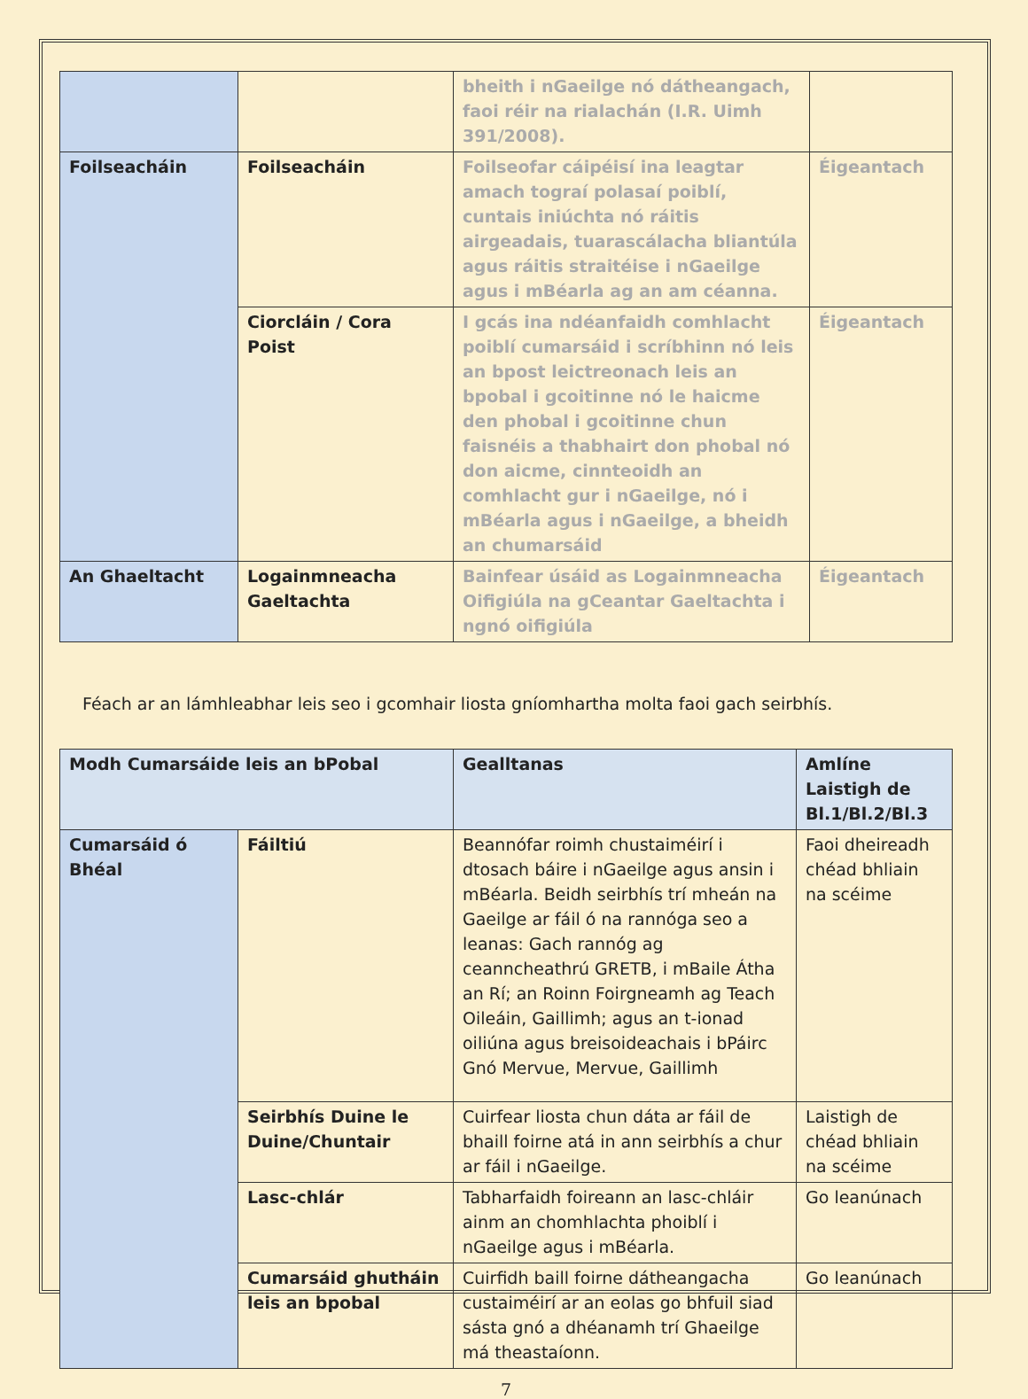| | | bheith i nGaeilge nó dátheangach, faoi réir na rialachán (I.R. Uimh 391/2008). | |
| Foilseacháin | Foilseacháin | Foilseofar cáipéisí ina leagtar amach tograí polasaí poiblí, cuntais iniúchta nó ráitis airgeadais, tuarascálacha bliantúla agus ráitis straitéise i nGaeilge agus i mBéarla ag an am céanna. | Éigeantach |
| | Ciorcláin / Cora Poist | I gcás ina ndéanfaidh comhlacht poiblí cumarsáid i scríbhinn nó leis an bpost leictreonach leis an bpobal i gcoitinne nó le haicme den phobal i gcoitinne chun faisnéis a thabhairt don phobal nó don aicme, cinnteoidh an comhlacht gur i nGaeilge, nó i mBéarla agus i nGaeilge, a bheidh an chumarsáid | Éigeantach |
| An Ghaeltacht | Logainmneacha Gaeltachta | Bainfear úsáid as Logainmneacha Oifigiúla na gCeantar Gaeltachta i ngnó oifigiúla | Éigeantach |
Féach ar an lámhleabhar leis seo i gcomhair liosta gníomhartha molta faoi gach seirbhís.
| Modh Cumarsáide leis an bPobal | | Gealltanas | Amlíne Laistigh de Bl.1/Bl.2/Bl.3 |
| --- | --- | --- | --- |
| Cumarsáid ó Bhéal | Fáiltiú | Beannófar roimh chustaiméirí i dtosach báire i nGaeilge agus ansin i mBéarla. Beidh seirbhís trí mheán na Gaeilge ar fáil ó na rannóga seo a leanas: Gach rannóg ag ceanncheathrú GRETB, i mBaile Átha an Rí; an Roinn Foirgneamh ag Teach Oileáin, Gaillimh; agus an t-ionad oiliúna agus breisoideachais i bPáirc Gnó Mervue, Mervue, Gaillimh | Faoi dheireadh chéad bhliain na scéime |
| | Seirbhís Duine le Duine/Chuntair | Cuirfear liosta chun dáta ar fáil de bhaill foirne atá in ann seirbhís a chur ar fáil i nGaeilge. | Laistigh de chéad bhliain na scéime |
| | Lasc-chlár | Tabharfaidh foireann an lasc-chláir ainm an chomhlachta phoiblí i nGaeilge agus i mBéarla. | Go leanúnach |
| | Cumarsáid ghutháin leis an bpobal | Cuirfidh baill foirne dátheangacha custaiméirí ar an eolas go bhfuil siad sásta gnó a dhéanamh trí Ghaeilge má theastaíonn. | Go leanúnach |
7